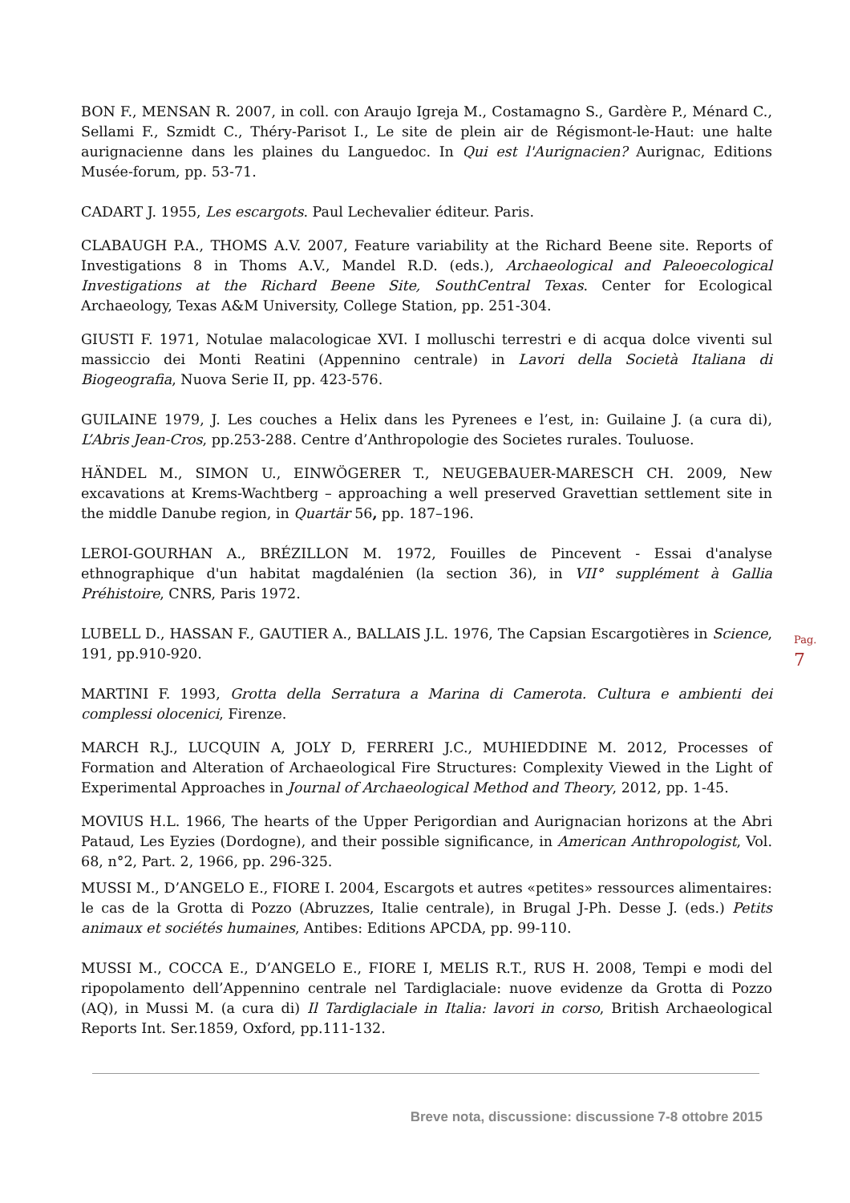BON F., MENSAN R. 2007, in coll. con Araujo Igreja M., Costamagno S., Gardère P., Ménard C., Sellami F., Szmidt C., Théry-Parisot I., Le site de plein air de Régismont-le-Haut: une halte aurignacienne dans les plaines du Languedoc. In Qui est l'Aurignacien? Aurignac, Editions Musée-forum, pp. 53-71.
CADART J. 1955, Les escargots. Paul Lechevalier éditeur. Paris.
CLABAUGH P.A., THOMS A.V. 2007, Feature variability at the Richard Beene site. Reports of Investigations 8 in Thoms A.V., Mandel R.D. (eds.), Archaeological and Paleoecological Investigations at the Richard Beene Site, SouthCentral Texas. Center for Ecological Archaeology, Texas A&M University, College Station, pp. 251-304.
GIUSTI F. 1971, Notulae malacologicae XVI. I molluschi terrestri e di acqua dolce viventi sul massiccio dei Monti Reatini (Appennino centrale) in Lavori della Società Italiana di Biogeografia, Nuova Serie II, pp. 423-576.
GUILAINE 1979, J. Les couches a Helix dans les Pyrenees e l’est, in: Guilaine J. (a cura di), L’Abris Jean-Cros, pp.253-288. Centre d’Anthropologie des Societes rurales. Touluose.
HÄNDEL M., SIMON U., EINWÖGERER T., NEUGEBAUER-MARESCH CH. 2009, New excavations at Krems-Wachtberg – approaching a well preserved Gravettian settlement site in the middle Danube region, in Quartär 56, pp. 187–196.
LEROI-GOURHAN A., BRÉZILLON M. 1972, Fouilles de Pincevent - Essai d'analyse ethnographique d'un habitat magdalénien (la section 36), in VII° supplément à Gallia Préhistoire, CNRS, Paris 1972.
LUBELL D., HASSAN F., GAUTIER A., BALLAIS J.L. 1976, The Capsian Escargotières in Science, 191, pp.910-920.
MARTINI F. 1993, Grotta della Serratura a Marina di Camerota. Cultura e ambienti dei complessi olocenici, Firenze.
MARCH R.J., LUCQUIN A, JOLY D, FERRERI J.C., MUHIEDDINE M. 2012, Processes of Formation and Alteration of Archaeological Fire Structures: Complexity Viewed in the Light of Experimental Approaches in Journal of Archaeological Method and Theory, 2012, pp. 1-45.
MOVIUS H.L. 1966, The hearts of the Upper Perigordian and Aurignacian horizons at the Abri Pataud, Les Eyzies (Dordogne), and their possible significance, in American Anthropologist, Vol. 68, n°2, Part. 2, 1966, pp. 296-325.
MUSSI M., D’ANGELO E., FIORE I. 2004, Escargots et autres «petites» ressources alimentaires: le cas de la Grotta di Pozzo (Abruzzes, Italie centrale), in Brugal J-Ph. Desse J. (eds.) Petits animaux et sociétés humaines, Antibes: Editions APCDA, pp. 99-110.
MUSSI M., COCCA E., D’ANGELO E., FIORE I, MELIS R.T., RUS H. 2008, Tempi e modi del ripopolamento dell’Appennino centrale nel Tardiglaciale: nuove evidenze da Grotta di Pozzo (AQ), in Mussi M. (a cura di) Il Tardiglaciale in Italia: lavori in corso, British Archaeological Reports Int. Ser.1859, Oxford, pp.111-132.
Pag. 7
Breve nota, discussione: discussione 7-8 ottobre 2015